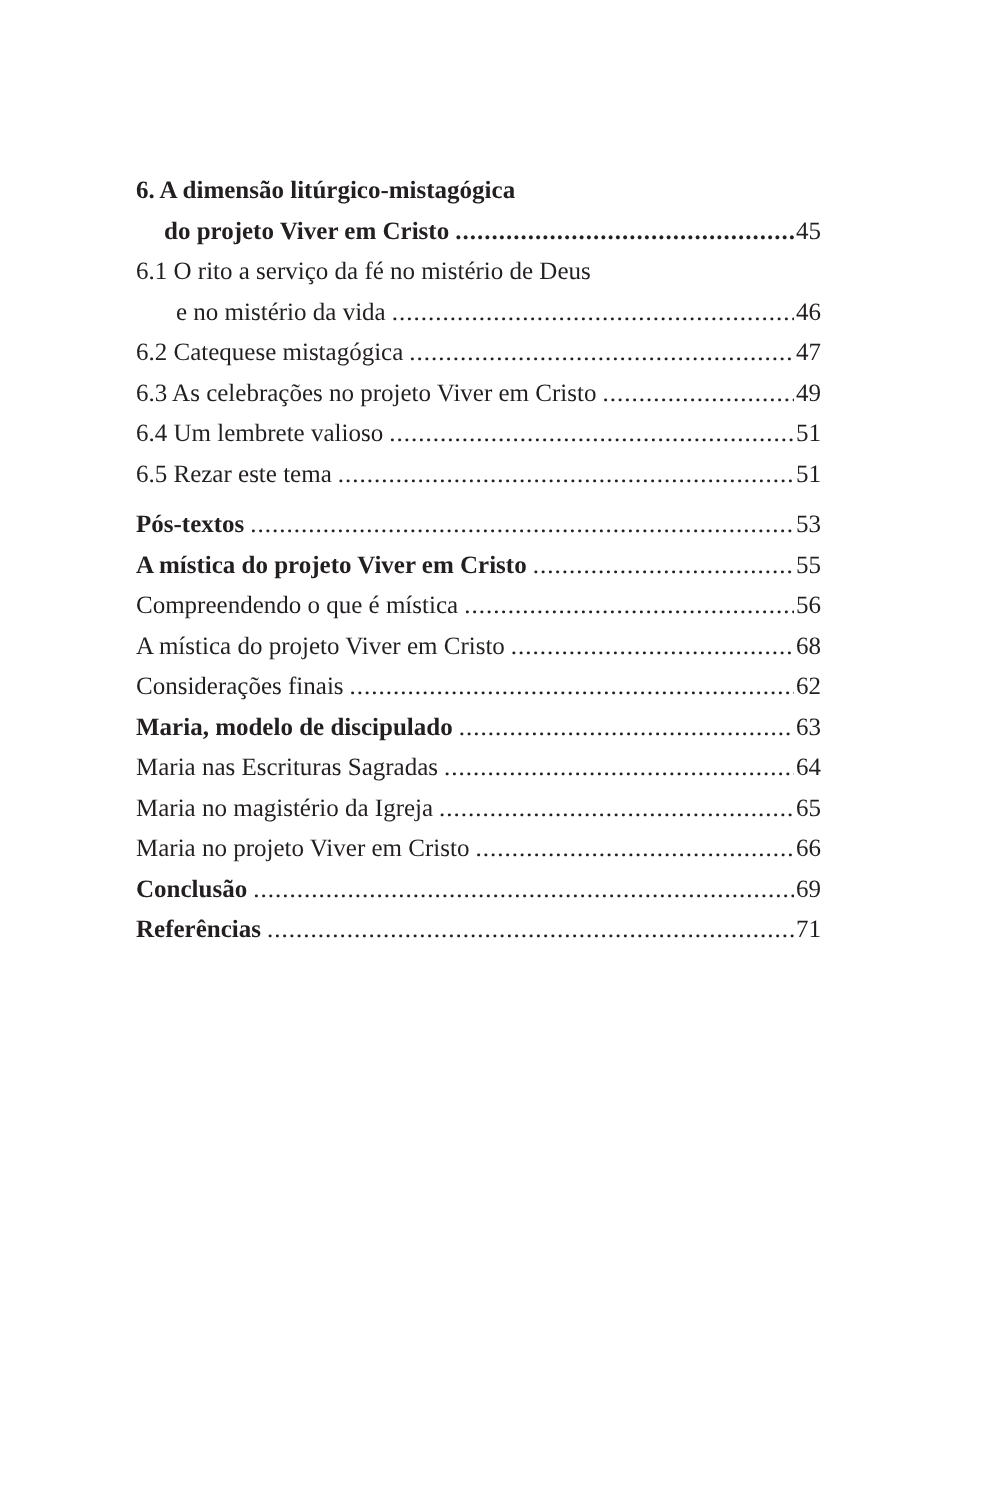6. A dimensão litúrgico-mistagógica
do projeto Viver em Cristo 45
6.1 O rito a serviço da fé no mistério de Deus
e no mistério da vida 46
6.2 Catequese mistagógica 47
6.3 As celebrações no projeto Viver em Cristo 49
6.4 Um lembrete valioso 51
6.5 Rezar este tema 51
Pós-textos 53
A mística do projeto Viver em Cristo 55
Compreendendo o que é mística 56
A mística do projeto Viver em Cristo 68
Considerações finais 62
Maria, modelo de discipulado 63
Maria nas Escrituras Sagradas 64
Maria no magistério da Igreja 65
Maria no projeto Viver em Cristo 66
Conclusão 69
Referências 71